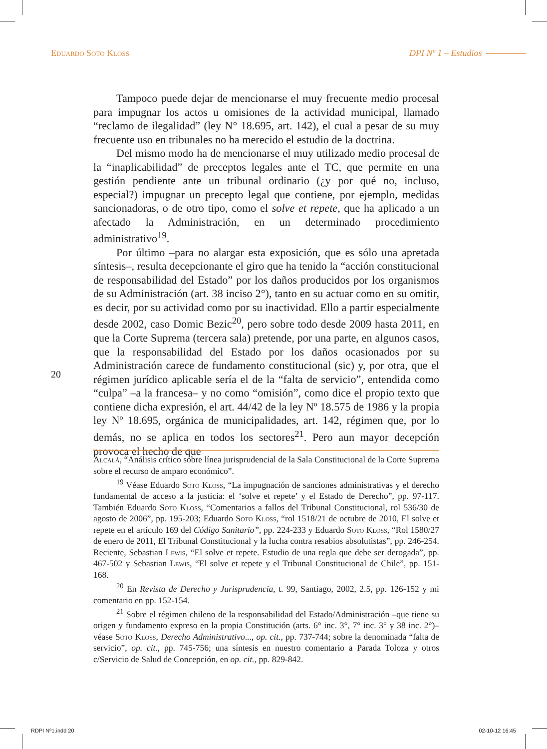Eduardo Soto Kloss DPI Nº 1 – Estudios
Tampoco puede dejar de mencionarse el muy frecuente medio procesal para impugnar los actos u omisiones de la actividad municipal, llamado “reclamo de ilegalidad” (ley N° 18.695, art. 142), el cual a pesar de su muy frecuente uso en tribunales no ha merecido el estudio de la doctrina.
Del mismo modo ha de mencionarse el muy utilizado medio procesal de la “inaplicabilidad” de preceptos legales ante el TC, que permite en una gestión pendiente ante un tribunal ordinario (¿y por qué no, incluso, especial?) impugnar un precepto legal que contiene, por ejemplo, medidas sancionadoras, o de otro tipo, como el solve et repete, que ha aplicado a un afectado la Administración, en un determinado procedimiento administrativo<sup>19</sup>.
Por último –para no alargar esta exposición, que es sólo una apretada síntesis–, resulta decepcionante el giro que ha tenido la “acción constitucional de responsabilidad del Estado” por los daños producidos por los organismos de su Administración (art. 38 inciso 2°), tanto en su actuar como en su omitir, es decir, por su actividad como por su inactividad. Ello a partir especialmente desde 2002, caso Domic Bezic<sup>20</sup>, pero sobre todo desde 2009 hasta 2011, en que la Corte Suprema (tercera sala) pretende, por una parte, en algunos casos, que la responsabilidad del Estado por los daños ocasionados por su Administración carece de fundamento constitucional (sic) y, por otra, que el régimen jurídico aplicable sería el de la “falta de servicio”, entendida como “culpa” –a la francesa– y no como “omisión”, como dice el propio texto que contiene dicha expresión, el art. 44/42 de la ley Nº 18.575 de 1986 y la propia ley Nº 18.695, orgánica de municipalidades, art. 142, régimen que, por lo demás, no se aplica en todos los sectores<sup>21</sup>. Pero aun mayor decepción provoca el hecho de que
20
Alcalá, “Análisis crítico sobre línea jurisprudencial de la Sala Constitucional de la Corte Suprema sobre el recurso de amparo económico”.
<sup>19</sup> Véase Eduardo Soto Kloss, “La impugnación de sanciones administrativas y el derecho fundamental de acceso a la justicia: el ‘solve et repete’ y el Estado de Derecho”, pp. 97-117. También Eduardo Soto Kloss, “Comentarios a fallos del Tribunal Constitucional, rol 536/30 de agosto de 2006”, pp. 195-203; Eduardo Soto Kloss, “rol 1518/21 de octubre de 2010, El solve et repete en el artículo 169 del Código Sanitario”, pp. 224-233 y Eduardo Soto Kloss, “Rol 1580/27 de enero de 2011, El Tribunal Constitucional y la lucha contra resabios absolutistas”, pp. 246-254. Reciente, Sebastian Lewis, “El solve et repete. Estudio de una regla que debe ser derogada”, pp. 467-502 y Sebastian Lewis, “El solve et repete y el Tribunal Constitucional de Chile”, pp. 151-168.
<sup>20</sup> En Revista de Derecho y Jurisprudencia, t. 99, Santiago, 2002, 2.5, pp. 126-152 y mi comentario en pp. 152-154.
<sup>21</sup> Sobre el régimen chileno de la responsabilidad del Estado/Administración –que tiene su origen y fundamento expreso en la propia Constitución (arts. 6° inc. 3°, 7° inc. 3° y 38 inc. 2°)– véase Soto Kloss, Derecho Administrativo..., op. cit., pp. 737-744; sobre la denominada “falta de servicio”, op. cit., pp. 745-756; una síntesis en nuestro comentario a Parada Toloza y otros c/Servicio de Salud de Concepción, en op. cit., pp. 829-842.
RDPI Nº1.indd 20 02-10-12 16:45